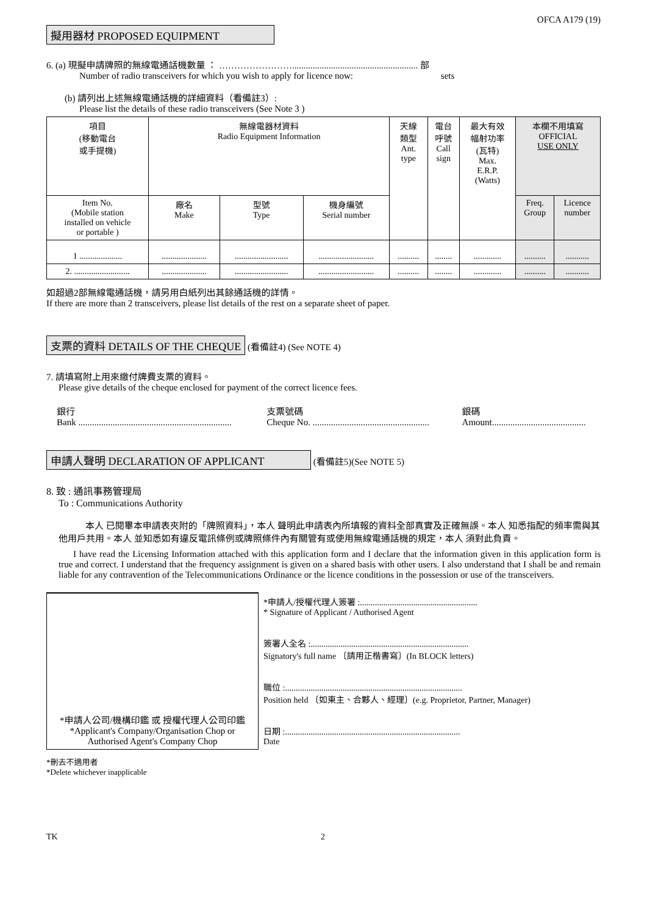OFCA A179 (19)
擬用器材 PROPOSED EQUIPMENT
6. (a) 現擬申請牌照的無線電通話機數量 ： ……………………....................................................... 部
Number of radio transceivers for which you wish to apply for licence now: sets
(b) 請列出上述無線電通話機的詳細資料（看備註3）:
Please list the details of these radio transceivers (See Note 3 )
| 項目 (移動電台 或手提機) | 無線電器材資料 Radio Equipment Information | | | 天線 類型 Ant. type | 電台 呼號 Call sign | 最大有效 幅射功率 (瓦特) Max. E.R.P. (Watts) | 本欄不用填寫 OFFICIAL USE ONLY | |
| Item No. (Mobile station installed on vehicle or portable ) | 廠名 Make | 型號 Type | 機身編號 Serial number | | | | Freq. Group | Licence number |
| 1 .................... | ..................... | ......................... | .......................... | .......... | ........ | ............. | .......... | ........... |
| 2. .......................... | ..................... | ......................... | .......................... | .......... | ........ | ............. | .......... | ........... |
如超過2部無線電通話機，請另用白紙列出其餘通話機的詳情。
If there are more than 2 transceivers, please list details of the rest on a separate sheet of paper.
支票的資料 DETAILS OF THE CHEQUE (看備註4) (See NOTE 4)
7. 請填寫附上用來繳付牌費支票的資料。
Please give details of the cheque enclosed for payment of the correct licence fees.
| 銀行 Bank ................................................................... | 支票號碼 Cheque No. ................................................... | 銀碼 Amount......................................... |
申請人聲明 DECLARATION OF APPLICANT (看備註5)(See NOTE 5)
8. 致 : 通訊事務管理局
To : Communications Authority
本人 已閱畢本申請表夾附的「牌照資料」，本人 聲明此申請表內所填報的資料全部真實及正確無誤。本人 知悉指配的頻率需與其他用戶共用。本人 並知悉如有違反電訊條例或牌照條件內有關管有或使用無線電通話機的規定，本人 須對此負責。
I have read the Licensing Information attached with this application form and I declare that the information given in this application form is true and correct. I understand that the frequency assignment is given on a shared basis with other users. I also understand that I shall be and remain liable for any contravention of the Telecommunications Ordinance or the licence conditions in the possession or use of the transceivers.
| *申請人公司/機構印鑑 或 授權代理人公司印鑑 *Applicant's Company/Organisation Chop or Authorised Agent's Company Chop | *申請人/授權代理人簽署 :....................................................... * Signature of Applicant / Authorised Agent 簽署人全名 :.......................................................................... Signatory's full name 〔請用正楷書寫〕(In BLOCK letters) 職位 :................................................................................... Position held 〔如東主、合夥人、經理〕(e.g. Proprietor, Partner, Manager) 日期 :.................................................................................. Date |
*刪去不適用者
*Delete whichever inapplicable
TK 2